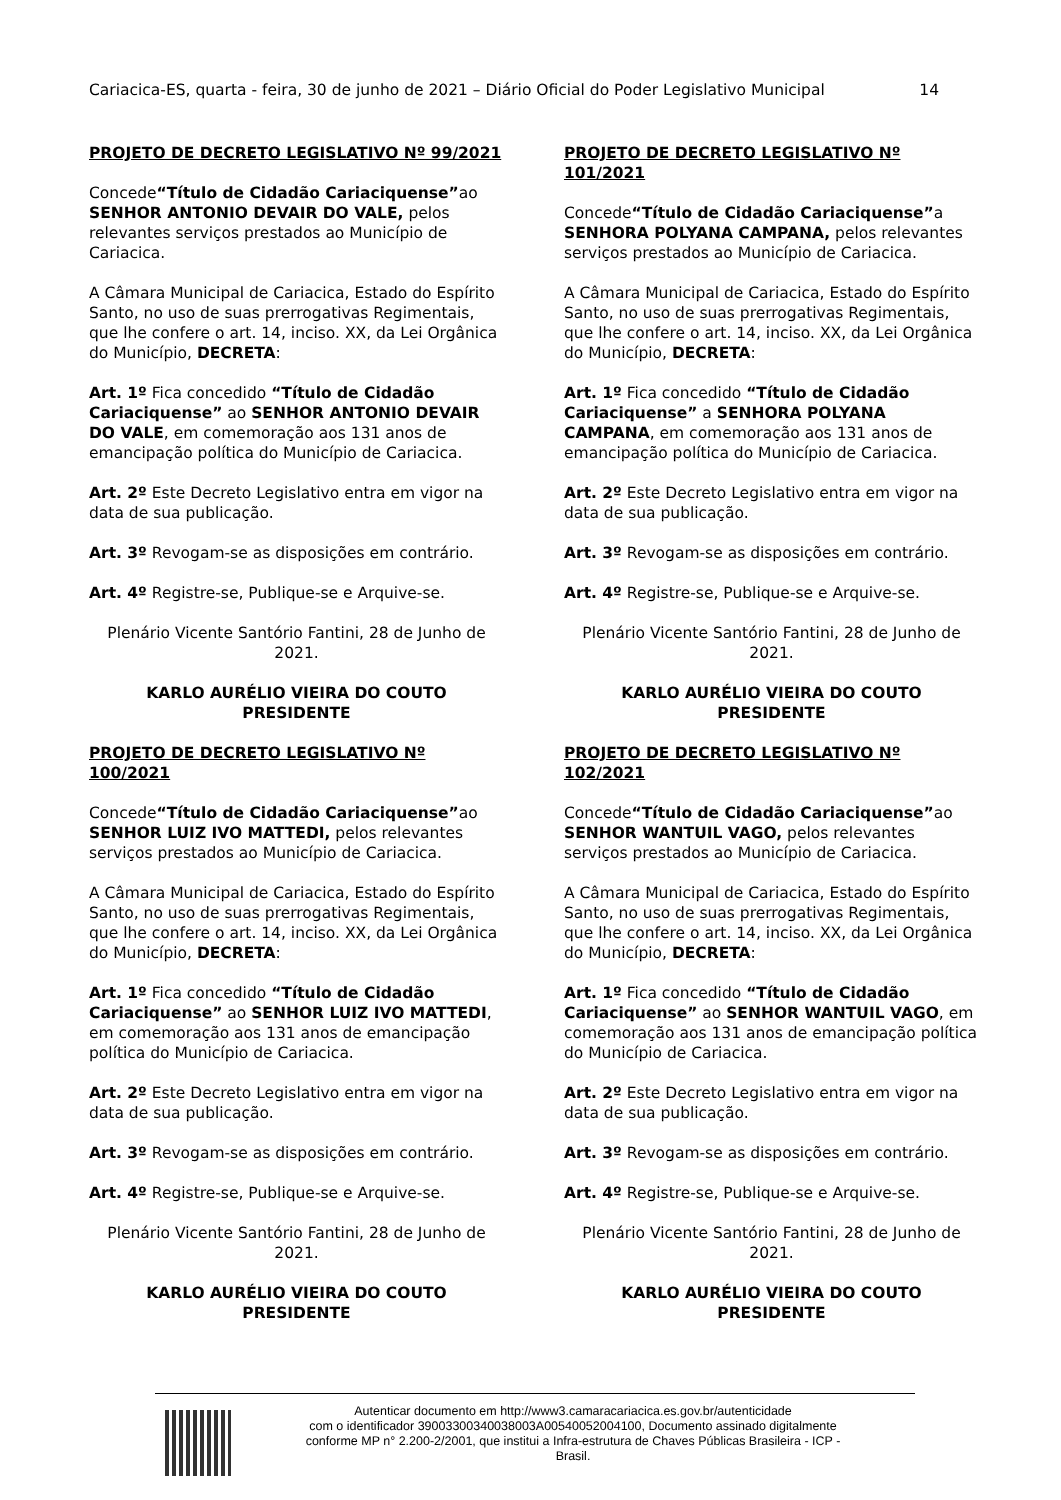Cariacica-ES, quarta - feira, 30 de junho de 2021 – Diário Oficial do Poder Legislativo Municipal 14
PROJETO DE DECRETO LEGISLATIVO Nº 99/2021
Concede“Título de Cidadão Cariaciquense”ao SENHOR ANTONIO DEVAIR DO VALE, pelos relevantes serviços prestados ao Município de Cariacica.
A Câmara Municipal de Cariacica, Estado do Espírito Santo, no uso de suas prerrogativas Regimentais, que lhe confere o art. 14, inciso. XX, da Lei Orgânica do Município, DECRETA:
Art. 1º Fica concedido “Título de Cidadão Cariaciquense” ao SENHOR ANTONIO DEVAIR DO VALE, em comemoração aos 131 anos de emancipação política do Município de Cariacica.
Art. 2º Este Decreto Legislativo entra em vigor na data de sua publicação.
Art. 3º Revogam-se as disposições em contrário.
Art. 4º Registre-se, Publique-se e Arquive-se.
Plenário Vicente Santório Fantini, 28 de Junho de 2021.
KARLO AURÉLIO VIEIRA DO COUTO
PRESIDENTE
PROJETO DE DECRETO LEGISLATIVO Nº 100/2021
Concede“Título de Cidadão Cariaciquense”ao SENHOR LUIZ IVO MATTEDI, pelos relevantes serviços prestados ao Município de Cariacica.
A Câmara Municipal de Cariacica, Estado do Espírito Santo, no uso de suas prerrogativas Regimentais, que lhe confere o art. 14, inciso. XX, da Lei Orgânica do Município, DECRETA:
Art. 1º Fica concedido “Título de Cidadão Cariaciquense” ao SENHOR LUIZ IVO MATTEDI, em comemoração aos 131 anos de emancipação política do Município de Cariacica.
Art. 2º Este Decreto Legislativo entra em vigor na data de sua publicação.
Art. 3º Revogam-se as disposições em contrário.
Art. 4º Registre-se, Publique-se e Arquive-se.
Plenário Vicente Santório Fantini, 28 de Junho de 2021.
KARLO AURÉLIO VIEIRA DO COUTO
PRESIDENTE
PROJETO DE DECRETO LEGISLATIVO Nº 101/2021
Concede“Título de Cidadão Cariaciquense”a SENHORA POLYANA CAMPANA, pelos relevantes serviços prestados ao Município de Cariacica.
A Câmara Municipal de Cariacica, Estado do Espírito Santo, no uso de suas prerrogativas Regimentais, que lhe confere o art. 14, inciso. XX, da Lei Orgânica do Município, DECRETA:
Art. 1º Fica concedido “Título de Cidadão Cariaciquense” a SENHORA POLYANA CAMPANA, em comemoração aos 131 anos de emancipação política do Município de Cariacica.
Art. 2º Este Decreto Legislativo entra em vigor na data de sua publicação.
Art. 3º Revogam-se as disposições em contrário.
Art. 4º Registre-se, Publique-se e Arquive-se.
Plenário Vicente Santório Fantini, 28 de Junho de 2021.
KARLO AURÉLIO VIEIRA DO COUTO
PRESIDENTE
PROJETO DE DECRETO LEGISLATIVO Nº 102/2021
Concede“Título de Cidadão Cariaciquense”ao SENHOR WANTUIL VAGO, pelos relevantes serviços prestados ao Município de Cariacica.
A Câmara Municipal de Cariacica, Estado do Espírito Santo, no uso de suas prerrogativas Regimentais, que lhe confere o art. 14, inciso. XX, da Lei Orgânica do Município, DECRETA:
Art. 1º Fica concedido “Título de Cidadão Cariaciquense” ao SENHOR WANTUIL VAGO, em comemoração aos 131 anos de emancipação política do Município de Cariacica.
Art. 2º Este Decreto Legislativo entra em vigor na data de sua publicação.
Art. 3º Revogam-se as disposições em contrário.
Art. 4º Registre-se, Publique-se e Arquive-se.
Plenário Vicente Santório Fantini, 28 de Junho de 2021.
KARLO AURÉLIO VIEIRA DO COUTO
PRESIDENTE
Autenticar documento em http://www3.camaracariacica.es.gov.br/autenticidade
com o identificador 39003300340038003A00540052004100, Documento assinado digitalmente
conforme MP n° 2.200-2/2001, que institui a Infra-estrutura de Chaves Públicas Brasileira - ICP -
Brasil.